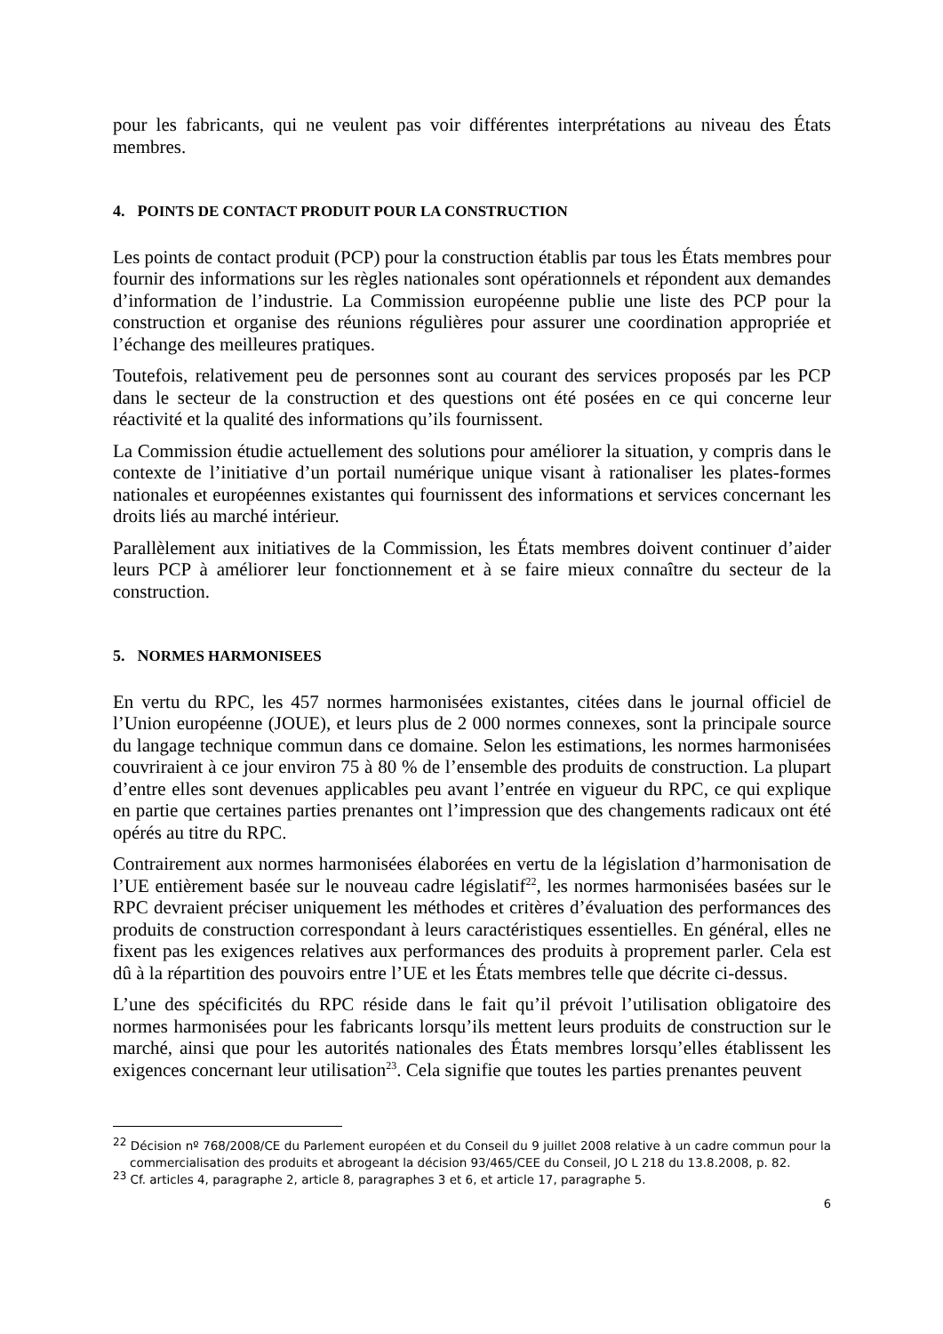pour les fabricants, qui ne veulent pas voir différentes interprétations au niveau des États membres.
4. POINTS DE CONTACT PRODUIT POUR LA CONSTRUCTION
Les points de contact produit (PCP) pour la construction établis par tous les États membres pour fournir des informations sur les règles nationales sont opérationnels et répondent aux demandes d’information de l’industrie. La Commission européenne publie une liste des PCP pour la construction et organise des réunions régulières pour assurer une coordination appropriée et l’échange des meilleures pratiques.
Toutefois, relativement peu de personnes sont au courant des services proposés par les PCP dans le secteur de la construction et des questions ont été posées en ce qui concerne leur réactivité et la qualité des informations qu’ils fournissent.
La Commission étudie actuellement des solutions pour améliorer la situation, y compris dans le contexte de l’initiative d’un portail numérique unique visant à rationaliser les plates-formes nationales et européennes existantes qui fournissent des informations et services concernant les droits liés au marché intérieur.
Parallèlement aux initiatives de la Commission, les États membres doivent continuer d’aider leurs PCP à améliorer leur fonctionnement et à se faire mieux connaître du secteur de la construction.
5. NORMES HARMONISEES
En vertu du RPC, les 457 normes harmonisées existantes, citées dans le journal officiel de l’Union européenne (JOUE), et leurs plus de 2 000 normes connexes, sont la principale source du langage technique commun dans ce domaine. Selon les estimations, les normes harmonisées couvriraient à ce jour environ 75 à 80 % de l’ensemble des produits de construction. La plupart d’entre elles sont devenues applicables peu avant l’entrée en vigueur du RPC, ce qui explique en partie que certaines parties prenantes ont l’impression que des changements radicaux ont été opérés au titre du RPC.
Contrairement aux normes harmonisées élaborées en vertu de la législation d’harmonisation de l’UE entièrement basée sur le nouveau cadre législatif<sup>22</sup>, les normes harmonisées basées sur le RPC devraient préciser uniquement les méthodes et critères d’évaluation des performances des produits de construction correspondant à leurs caractéristiques essentielles. En général, elles ne fixent pas les exigences relatives aux performances des produits à proprement parler. Cela est dû à la répartition des pouvoirs entre l’UE et les États membres telle que décrite ci-dessus.
L’une des spécificités du RPC réside dans le fait qu’il prévoit l’utilisation obligatoire des normes harmonisées pour les fabricants lorsqu’ils mettent leurs produits de construction sur le marché, ainsi que pour les autorités nationales des États membres lorsqu’elles établissent les exigences concernant leur utilisation<sup>23</sup>. Cela signifie que toutes les parties prenantes peuvent
<sup>22</sup> Décision nº 768/2008/CE du Parlement européen et du Conseil du 9 juillet 2008 relative à un cadre commun pour la commercialisation des produits et abrogeant la décision 93/465/CEE du Conseil, JO L 218 du 13.8.2008, p. 82.
<sup>23</sup> Cf. articles 4, paragraphe 2, article 8, paragraphes 3 et 6, et article 17, paragraphe 5.
6